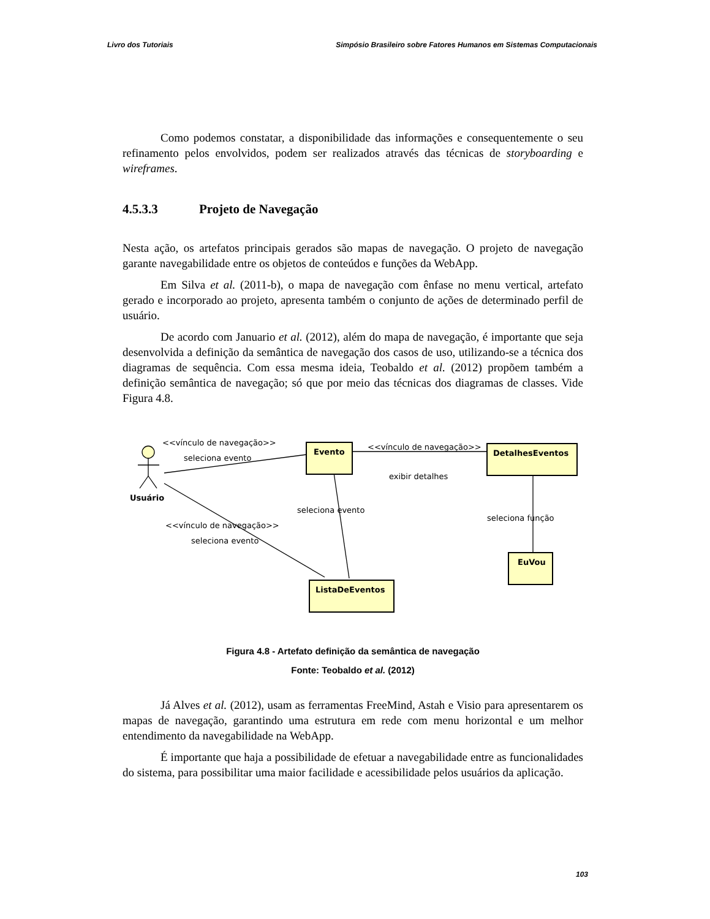Livro dos Tutoriais Simpósio Brasileiro sobre Fatores Humanos em Sistemas Computacionais
Como podemos constatar, a disponibilidade das informações e consequentemente o seu refinamento pelos envolvidos, podem ser realizados através das técnicas de storyboarding e wireframes.
4.5.3.3 Projeto de Navegação
Nesta ação, os artefatos principais gerados são mapas de navegação. O projeto de navegação garante navegabilidade entre os objetos de conteúdos e funções da WebApp.
Em Silva et al. (2011-b), o mapa de navegação com ênfase no menu vertical, artefato gerado e incorporado ao projeto, apresenta também o conjunto de ações de determinado perfil de usuário.
De acordo com Januario et al. (2012), além do mapa de navegação, é importante que seja desenvolvida a definição da semântica de navegação dos casos de uso, utilizando-se a técnica dos diagramas de sequência. Com essa mesma ideia, Teobaldo et al. (2012) propõem também a definição semântica de navegação; só que por meio das técnicas dos diagramas de classes. Vide Figura 4.8.
<<vínculo de navegação>>
seleciona evento
Evento
<<vínculo de navegação>>
DetalhesEventos
exibir detalhes
Usuário
seleciona evento
seleciona função
<<vínculo de navegação>>
seleciona evento
EuVou
ListaDeEventos
Figura 4.8 - Artefato definição da semântica de navegação
Fonte: Teobaldo et al. (2012)
Já Alves et al. (2012), usam as ferramentas FreeMind, Astah e Visio para apresentarem os mapas de navegação, garantindo uma estrutura em rede com menu horizontal e um melhor entendimento da navegabilidade na WebApp.
É importante que haja a possibilidade de efetuar a navegabilidade entre as funcionalidades do sistema, para possibilitar uma maior facilidade e acessibilidade pelos usuários da aplicação.
103